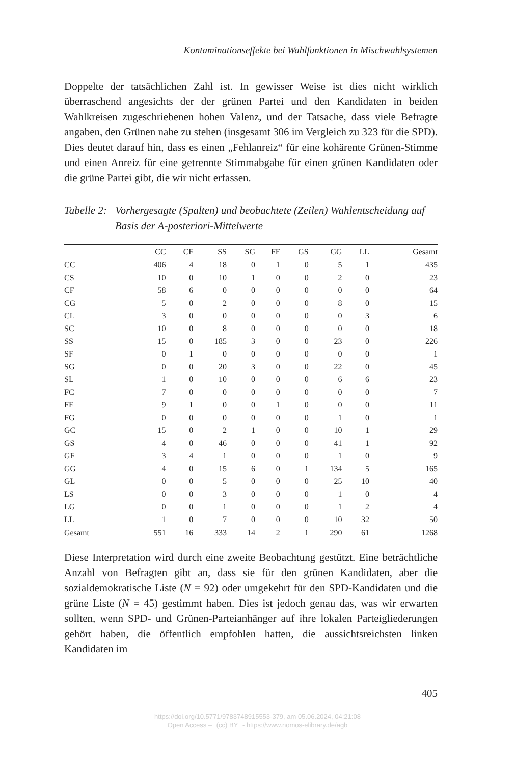Kontaminationseffekte bei Wahlfunktionen in Mischwahlsystemen
Doppelte der tatsächlichen Zahl ist. In gewisser Weise ist dies nicht wirklich überraschend angesichts der der grünen Partei und den Kandidaten in beiden Wahlkreisen zugeschriebenen hohen Valenz, und der Tatsache, dass viele Befragte angaben, den Grünen nahe zu stehen (insgesamt 306 im Vergleich zu 323 für die SPD). Dies deutet darauf hin, dass es einen „Fehlanreiz“ für eine kohärente Grünen-Stimme und einen Anreiz für eine getrennte Stimmabgabe für einen grünen Kandidaten oder die grüne Partei gibt, die wir nicht erfassen.
Tabelle 2: Vorhergesagte (Spalten) und beobachtete (Zeilen) Wahlentscheidung auf Basis der A-posteriori-Mittelwerte
| | CC | CF | SS | SG | FF | GS | GG | LL | Gesamt |
| --- | --- | --- | --- | --- | --- | --- | --- | --- | --- |
| CC | 406 | 4 | 18 | 0 | 1 | 0 | 5 | 1 | 435 |
| CS | 10 | 0 | 10 | 1 | 0 | 0 | 2 | 0 | 23 |
| CF | 58 | 6 | 0 | 0 | 0 | 0 | 0 | 0 | 64 |
| CG | 5 | 0 | 2 | 0 | 0 | 0 | 8 | 0 | 15 |
| CL | 3 | 0 | 0 | 0 | 0 | 0 | 0 | 3 | 6 |
| SC | 10 | 0 | 8 | 0 | 0 | 0 | 0 | 0 | 18 |
| SS | 15 | 0 | 185 | 3 | 0 | 0 | 23 | 0 | 226 |
| SF | 0 | 1 | 0 | 0 | 0 | 0 | 0 | 0 | 1 |
| SG | 0 | 0 | 20 | 3 | 0 | 0 | 22 | 0 | 45 |
| SL | 1 | 0 | 10 | 0 | 0 | 0 | 6 | 6 | 23 |
| FC | 7 | 0 | 0 | 0 | 0 | 0 | 0 | 0 | 7 |
| FF | 9 | 1 | 0 | 0 | 1 | 0 | 0 | 0 | 11 |
| FG | 0 | 0 | 0 | 0 | 0 | 0 | 1 | 0 | 1 |
| GC | 15 | 0 | 2 | 1 | 0 | 0 | 10 | 1 | 29 |
| GS | 4 | 0 | 46 | 0 | 0 | 0 | 41 | 1 | 92 |
| GF | 3 | 4 | 1 | 0 | 0 | 0 | 1 | 0 | 9 |
| GG | 4 | 0 | 15 | 6 | 0 | 1 | 134 | 5 | 165 |
| GL | 0 | 0 | 5 | 0 | 0 | 0 | 25 | 10 | 40 |
| LS | 0 | 0 | 3 | 0 | 0 | 0 | 1 | 0 | 4 |
| LG | 0 | 0 | 1 | 0 | 0 | 0 | 1 | 2 | 4 |
| LL | 1 | 0 | 7 | 0 | 0 | 0 | 10 | 32 | 50 |
| Gesamt | 551 | 16 | 333 | 14 | 2 | 1 | 290 | 61 | 1268 |
Diese Interpretation wird durch eine zweite Beobachtung gestützt. Eine beträchtliche Anzahl von Befragten gibt an, dass sie für den grünen Kandidaten, aber die sozialdemokratische Liste (N = 92) oder umgekehrt für den SPD-Kandidaten und die grüne Liste (N = 45) gestimmt haben. Dies ist jedoch genau das, was wir erwarten sollten, wenn SPD- und Grünen-Parteianhänger auf ihre lokalen Parteigliederungen gehört haben, die öffentlich empfohlen hatten, die aussichtsreichsten linken Kandidaten im
405
https://doi.org/10.5771/9783748915553-379, am 05.06.2024, 04:21:08
Open Access – (cc) BY - https://www.nomos-elibrary.de/agb